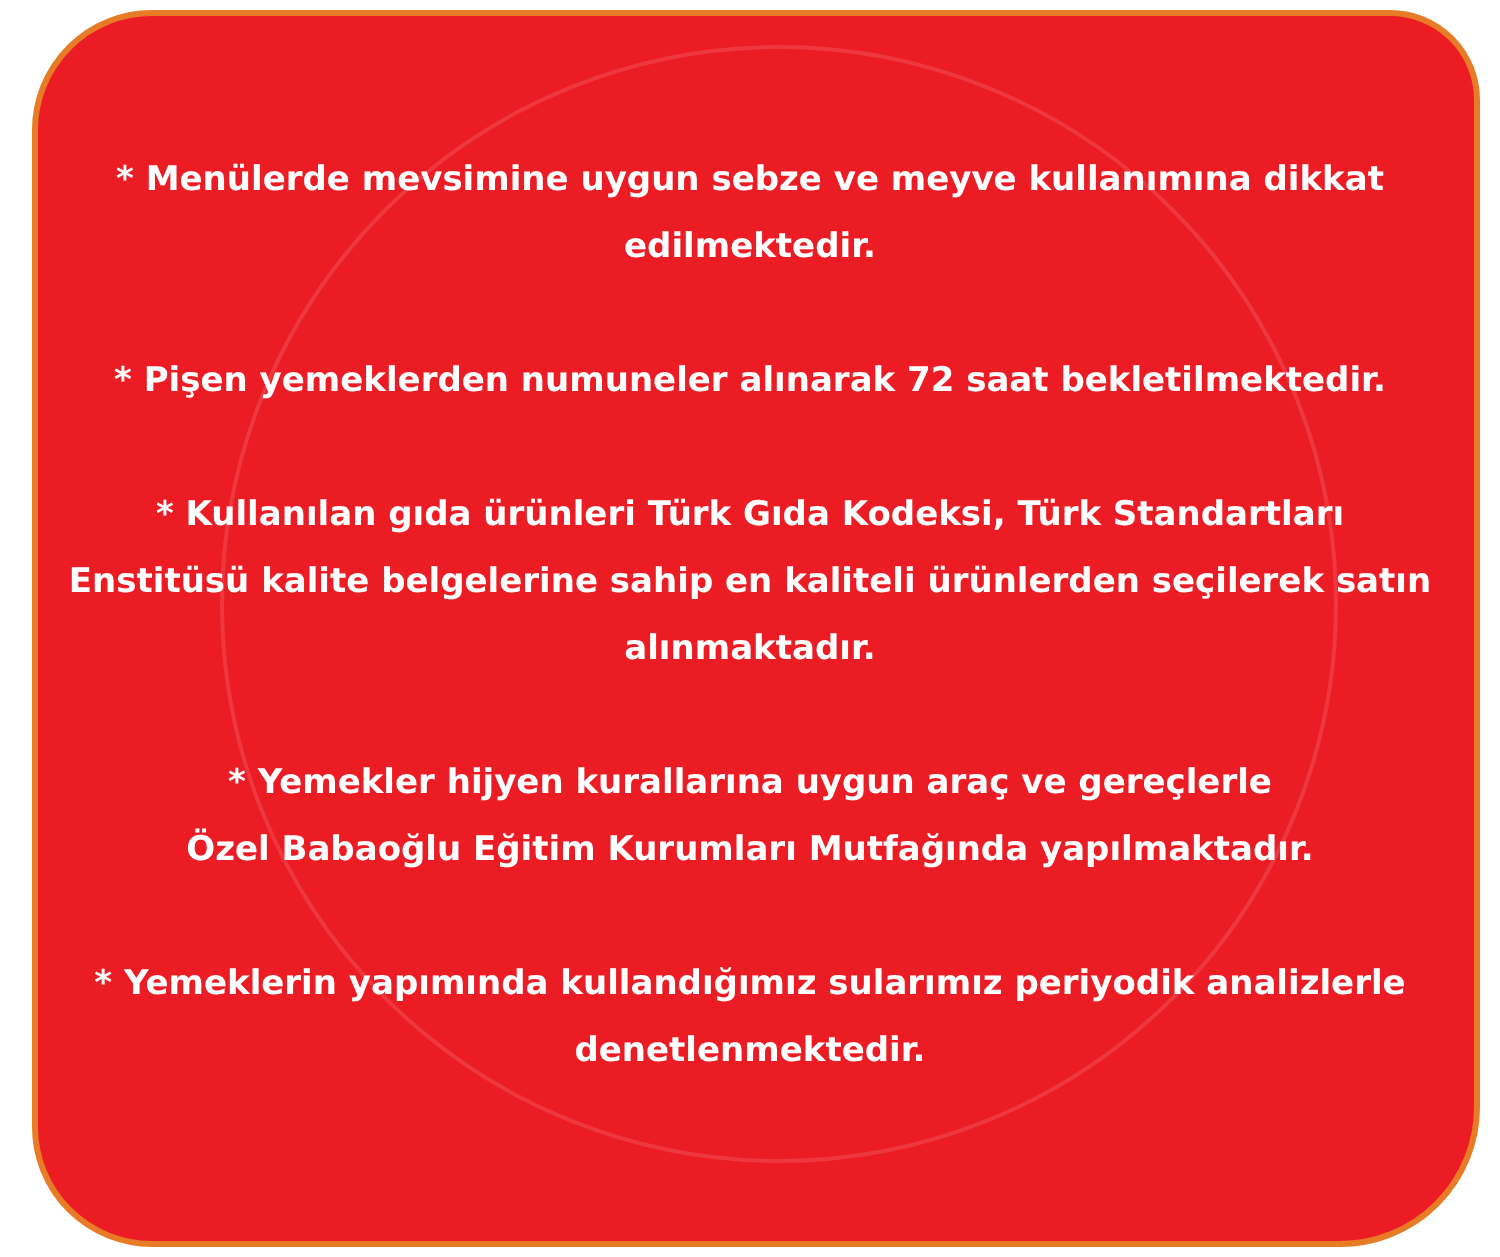* Menülerde mevsimine uygun sebze ve meyve kullanımına dikkat edilmektedir.
* Pişen yemeklerden numuneler alınarak 72 saat bekletilmektedir.
* Kullanılan gıda ürünleri Türk Gıda Kodeksi, Türk Standartları Enstitüsü kalite belgelerine sahip en kaliteli ürünlerden seçilerek satın alınmaktadır.
* Yemekler hijyen kurallarına uygun araç ve gereçlerle
Özel Babaoğlu Eğitim Kurumları Mutfağında yapılmaktadır.
* Yemeklerin yapımında kullandığımız sularımız periyodik analizlerle denetlenmektedir.